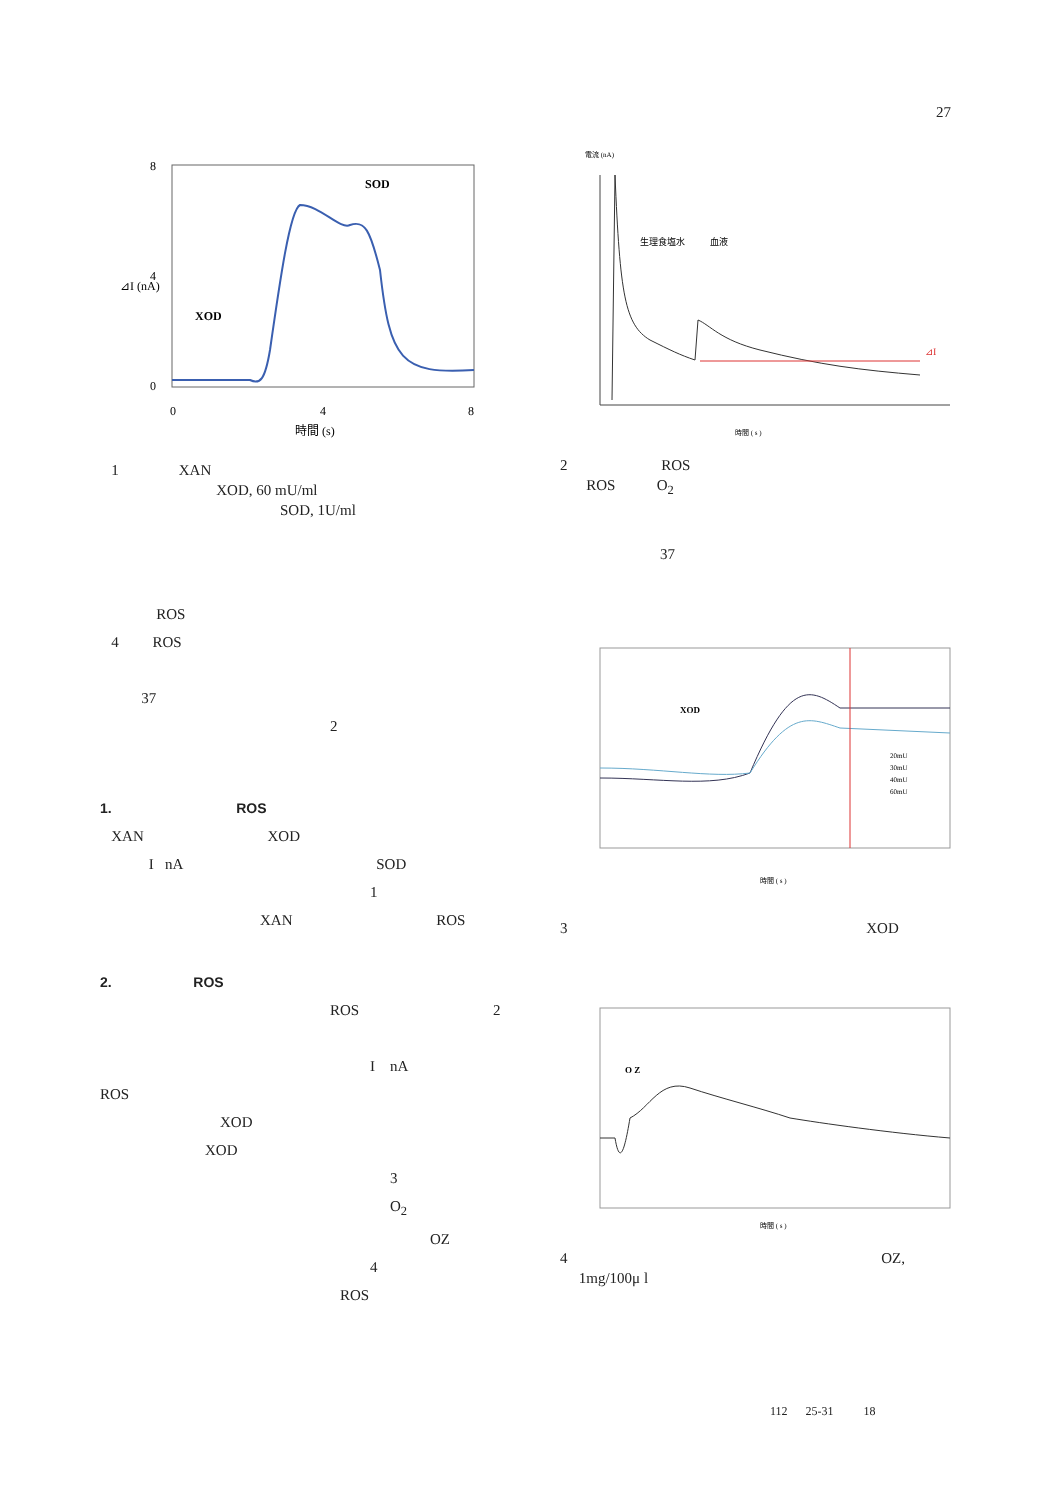27
8
4
0
0
4
8
XOD
SOD
時間 (s)
⊿I (nA)
1 XAN
XOD, 60 mU/ml
SOD, 1U/ml
ROS
4 ROS
37
2
1. ROS
XAN XOD
I nA SOD
1
XAN ROS
2. ROS
ROS 2
I nA
ROS
XOD
XOD
3
O<sub>2</sub>
OZ
4
ROS
電流 (nA)
⊿I
生理食塩水
血液
時間 ( s )
2 ROS
ROS O<sub>2</sub>
37
XOD
20mU
30mU
40mU
60mU
時間 ( s )
3 XOD
O Z
時間 ( s )
4 OZ,
1mg/100μ l
112 25-31 18